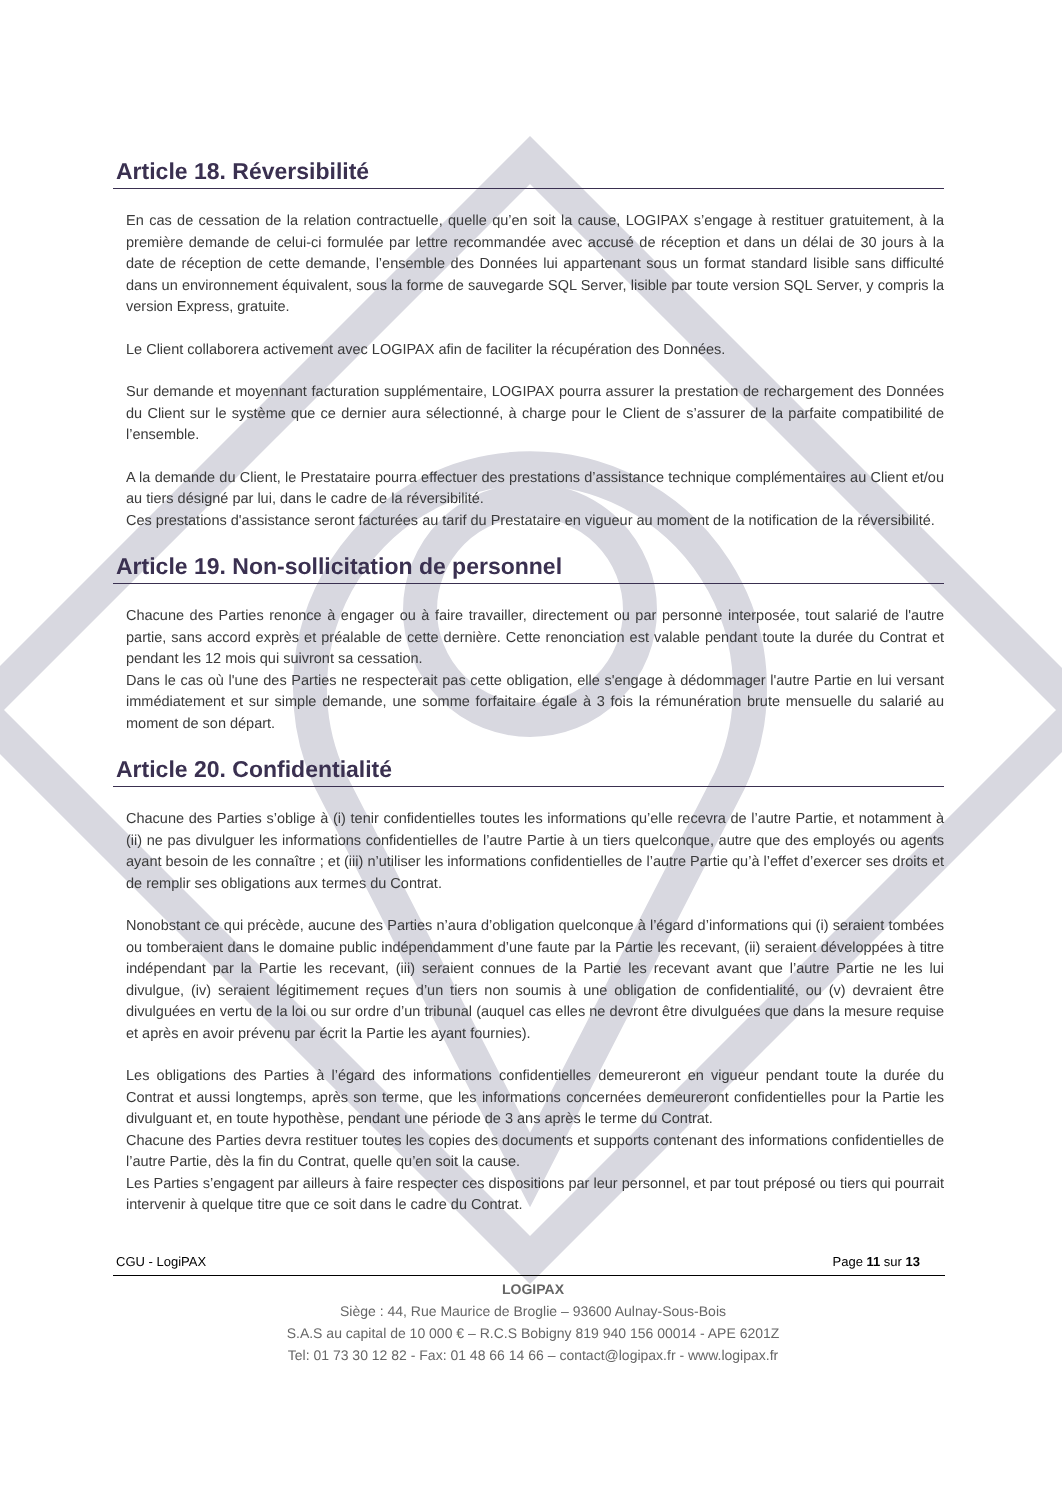Article 18. Réversibilité
En cas de cessation de la relation contractuelle, quelle qu’en soit la cause, LOGIPAX s’engage à restituer gratuitement, à la première demande de celui-ci formulée par lettre recommandée avec accusé de réception et dans un délai de 30 jours à la date de réception de cette demande, l’ensemble des Données lui appartenant sous un format standard lisible sans difficulté dans un environnement équivalent, sous la forme de sauvegarde SQL Server, lisible par toute version SQL Server, y compris la version Express, gratuite.
Le Client collaborera activement avec LOGIPAX afin de faciliter la récupération des Données.
Sur demande et moyennant facturation supplémentaire, LOGIPAX pourra assurer la prestation de rechargement des Données du Client sur le système que ce dernier aura sélectionné, à charge pour le Client de s’assurer de la parfaite compatibilité de l’ensemble.
A la demande du Client, le Prestataire pourra effectuer des prestations d’assistance technique complémentaires au Client et/ou au tiers désigné par lui, dans le cadre de la réversibilité.
Ces prestations d'assistance seront facturées au tarif du Prestataire en vigueur au moment de la notification de la réversibilité.
Article 19. Non-sollicitation de personnel
Chacune des Parties renonce à engager ou à faire travailler, directement ou par personne interposée, tout salarié de l'autre partie, sans accord exprès et préalable de cette dernière. Cette renonciation est valable pendant toute la durée du Contrat et pendant les 12 mois qui suivront sa cessation.
Dans le cas où l'une des Parties ne respecterait pas cette obligation, elle s'engage à dédommager l'autre Partie en lui versant immédiatement et sur simple demande, une somme forfaitaire égale à 3 fois la rémunération brute mensuelle du salarié au moment de son départ.
Article 20. Confidentialité
Chacune des Parties s’oblige à (i) tenir confidentielles toutes les informations qu’elle recevra de l’autre Partie, et notamment à (ii) ne pas divulguer les informations confidentielles de l’autre Partie à un tiers quelconque, autre que des employés ou agents ayant besoin de les connaître ; et (iii) n’utiliser les informations confidentielles de l’autre Partie qu’à l’effet d’exercer ses droits et de remplir ses obligations aux termes du Contrat.
Nonobstant ce qui précède, aucune des Parties n’aura d’obligation quelconque à l’égard d’informations qui (i) seraient tombées ou tomberaient dans le domaine public indépendamment d’une faute par la Partie les recevant, (ii) seraient développées à titre indépendant par la Partie les recevant, (iii) seraient connues de la Partie les recevant avant que l’autre Partie ne les lui divulgue, (iv) seraient légitimement reçues d’un tiers non soumis à une obligation de confidentialité, ou (v) devraient être divulguées en vertu de la loi ou sur ordre d’un tribunal (auquel cas elles ne devront être divulguées que dans la mesure requise et après en avoir prévenu par écrit la Partie les ayant fournies).
Les obligations des Parties à l’égard des informations confidentielles demeureront en vigueur pendant toute la durée du Contrat et aussi longtemps, après son terme, que les informations concernées demeureront confidentielles pour la Partie les divulguant et, en toute hypothèse, pendant une période de 3 ans après le terme du Contrat.
Chacune des Parties devra restituer toutes les copies des documents et supports contenant des informations confidentielles de l’autre Partie, dès la fin du Contrat, quelle qu’en soit la cause.
Les Parties s’engagent par ailleurs à faire respecter ces dispositions par leur personnel, et par tout préposé ou tiers qui pourrait intervenir à quelque titre que ce soit dans le cadre du Contrat.
CGU - LogiPAX Page 11 sur 13
LOGIPAX
Siège : 44, Rue Maurice de Broglie – 93600 Aulnay-Sous-Bois
S.A.S au capital de 10 000 € – R.C.S Bobigny 819 940 156 00014 - APE 6201Z
Tel: 01 73 30 12 82 - Fax: 01 48 66 14 66 – contact@logipax.fr - www.logipax.fr